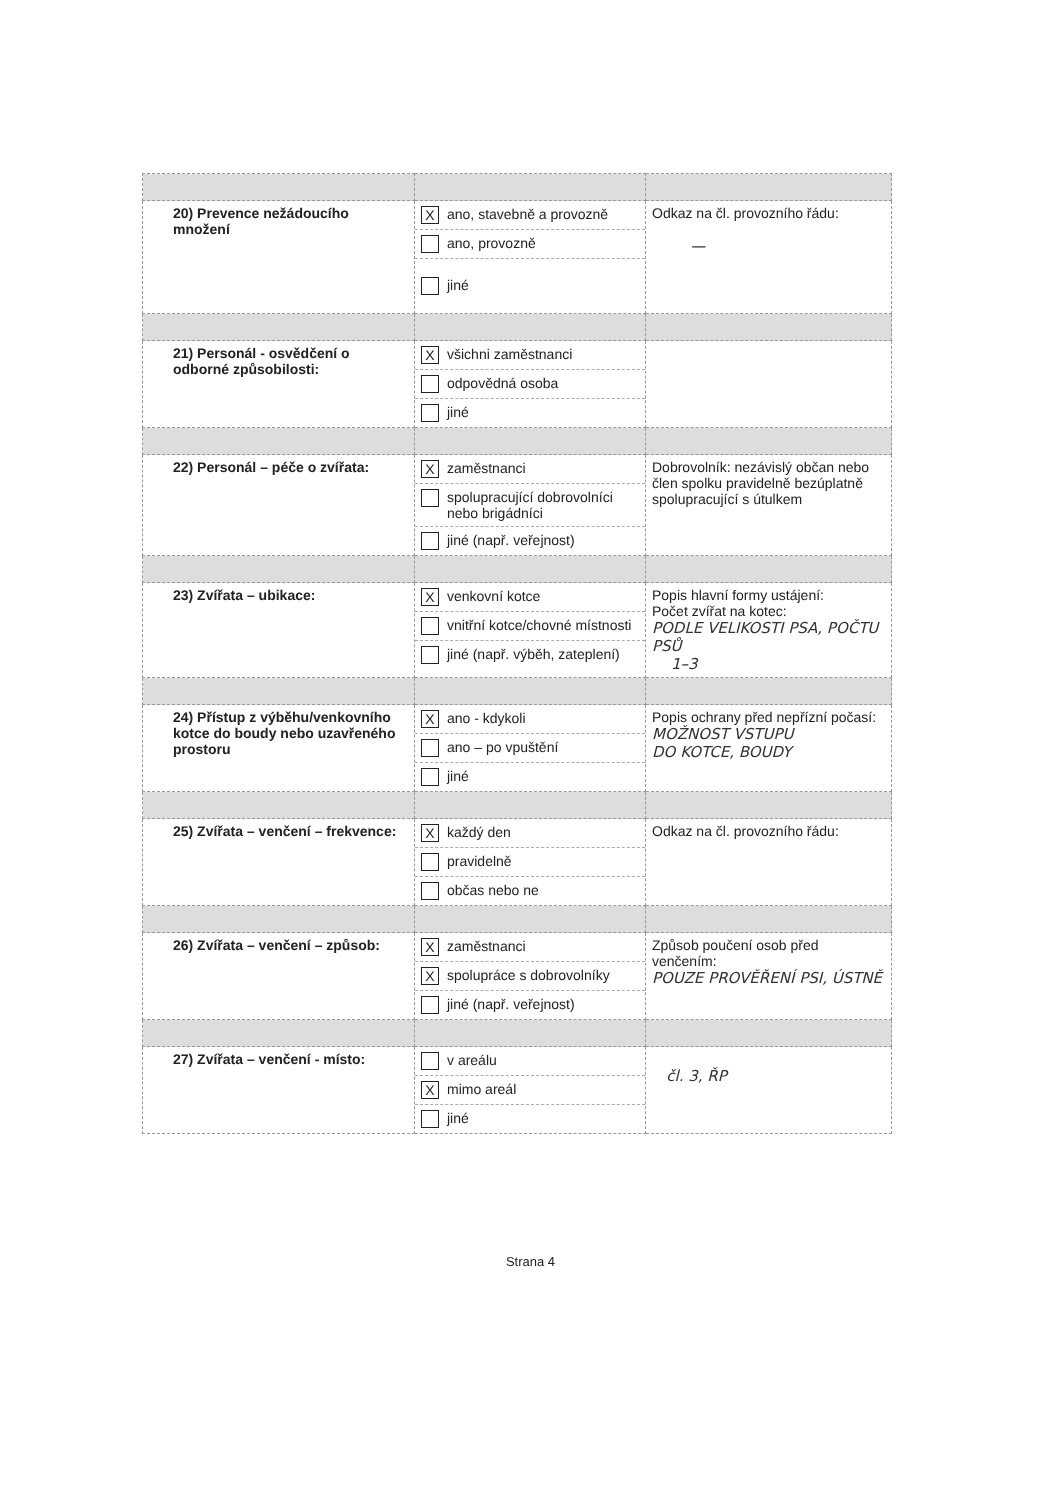| 20) Prevence nežádoucího množení | X ano, stavebně a provozně ano, provozně jiné | Odkaz na čl. provozního řádu: — |
| 21) Personál - osvědčení o odborné způsobilosti: | X všichni zaměstnanci odpovědná osoba jiné | |
| 22) Personál – péče o zvířata: | X zaměstnanci spolupracující dobrovolníci nebo brigádníci jiné (např. veřejnost) | Dobrovolník: nezávislý občan nebo člen spolku pravidelně bezúplatně spolupracující s útulkem |
| 23) Zvířata – ubikace: | X venkovní kotce vnitřní kotce/chovné místnosti jiné (např. výběh, zateplení) | Popis hlavní formy ustájení: Počet zvířat na kotec: PODLE VELIKOSTI PSA, POČTU PSŮ 1–3 |
| 24) Přístup z výběhu/venkovního kotce do boudy nebo uzavřeného prostoru | X ano - kdykoli ano – po vpuštění jiné | Popis ochrany před nepřízní počasí: MOŽNOST VSTUPU DO KOTCE, BOUDY |
| 25) Zvířata – venčení – frekvence: | X každý den pravidelně občas nebo ne | Odkaz na čl. provozního řádu: |
| 26) Zvířata – venčení – způsob: | X zaměstnanci X spolupráce s dobrovolníky jiné (např. veřejnost) | Způsob poučení osob před venčením: POUZE PROVĚŘENÍ PSI, ÚSTNĚ |
| 27) Zvířata – venčení - místo: | v areálu X mimo areál jiné | čl. 3, ŘP |
Strana 4